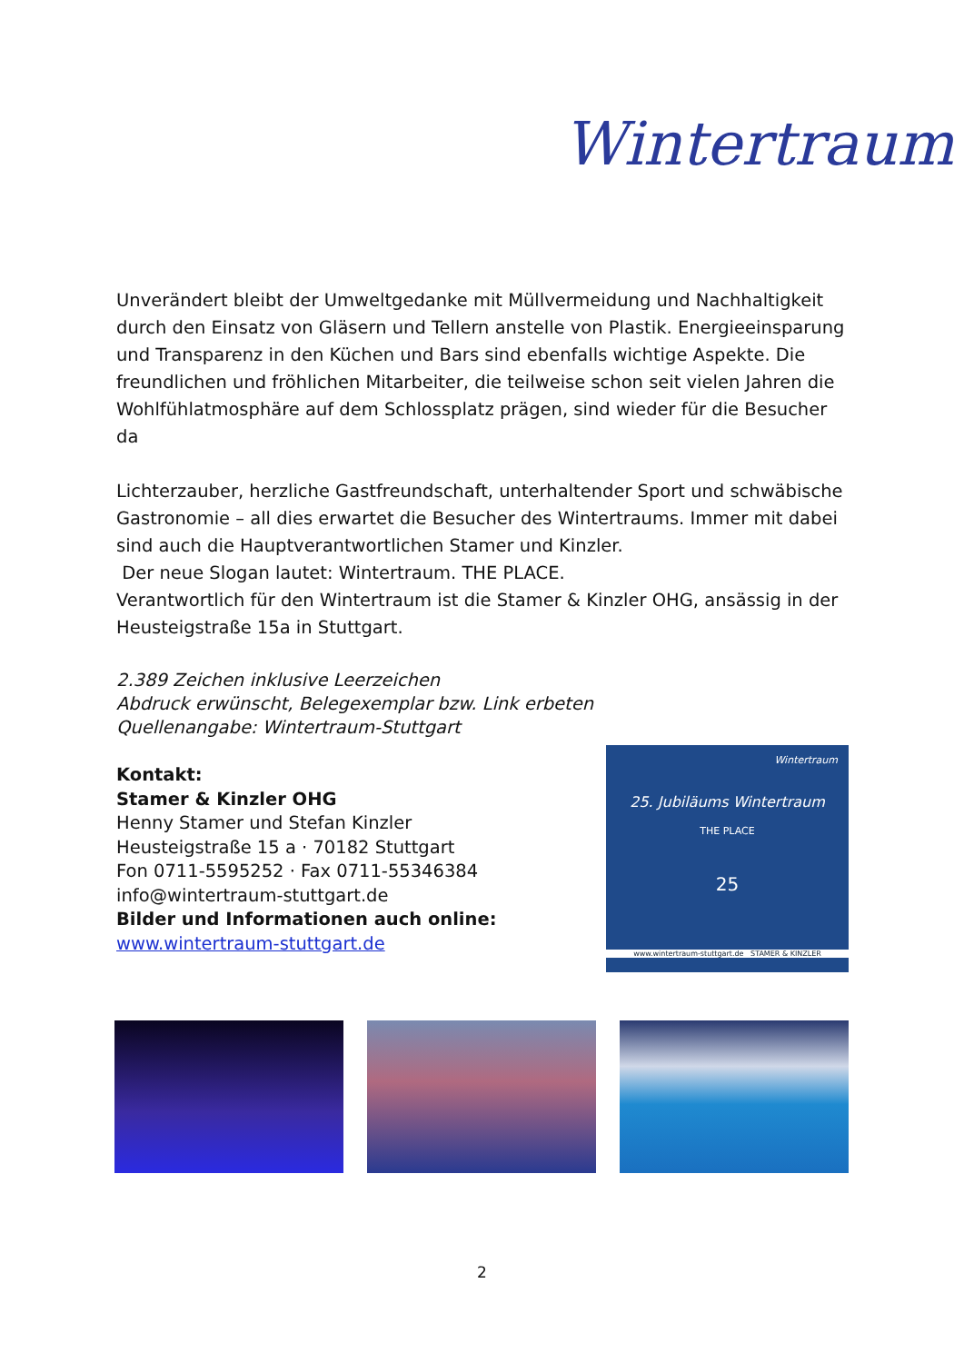Wintertraum
Unverändert bleibt der Umweltgedanke mit Müllvermeidung und Nachhaltigkeit durch den Einsatz von Gläsern und Tellern anstelle von Plastik. Energieeinsparung und Transparenz in den Küchen und Bars sind ebenfalls wichtige Aspekte. Die freundlichen und fröhlichen Mitarbeiter, die teilweise schon seit vielen Jahren die Wohlfühlatmosphäre auf dem Schlossplatz prägen, sind wieder für die Besucher da
Lichterzauber, herzliche Gastfreundschaft, unterhaltender Sport und schwäbische Gastronomie – all dies erwartet die Besucher des Wintertraums. Immer mit dabei sind auch die Hauptverantwortlichen Stamer und Kinzler.
Der neue Slogan lautet: Wintertraum. THE PLACE.
Verantwortlich für den Wintertraum ist die Stamer & Kinzler OHG, ansässig in der Heusteigstraße 15a in Stuttgart.
2.389 Zeichen inklusive Leerzeichen
Abdruck erwünscht, Belegexemplar bzw. Link erbeten
Quellenangabe: Wintertraum-Stuttgart
Kontakt:
Stamer & Kinzler OHG
Henny Stamer und Stefan Kinzler
Heusteigstraße 15 a · 70182 Stuttgart
Fon 0711-5595252 · Fax 0711-55346384
info@wintertraum-stuttgart.de
Bilder und Informationen auch online:
www.wintertraum-stuttgart.de
Wintertraum
25. Jubiläums Wintertraum
THE PLACE
25
www.wintertraum-stuttgart.de STAMER & KINZLER
2